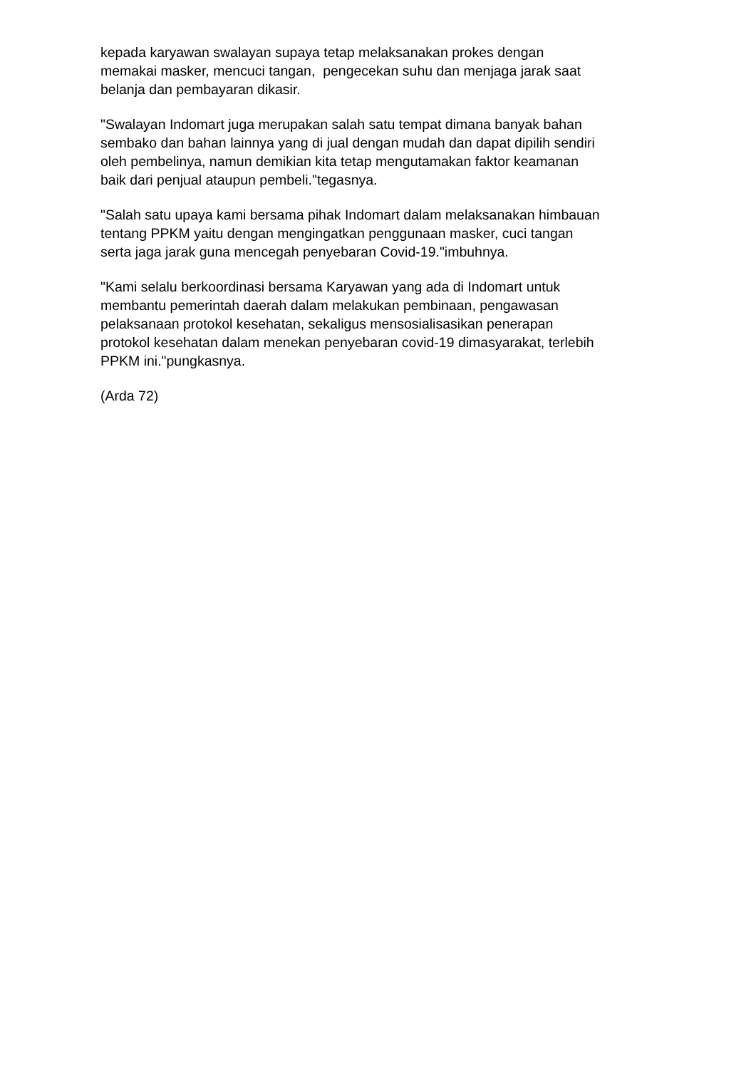kepada karyawan swalayan supaya tetap melaksanakan prokes dengan
memakai masker, mencuci tangan, pengecekan suhu dan menjaga jarak saat
belanja dan pembayaran dikasir.
"Swalayan Indomart juga merupakan salah satu tempat dimana banyak bahan
sembako dan bahan lainnya yang di jual dengan mudah dan dapat dipilih sendiri
oleh pembelinya, namun demikian kita tetap mengutamakan faktor keamanan
baik dari penjual ataupun pembeli."tegasnya.
"Salah satu upaya kami bersama pihak Indomart dalam melaksanakan himbauan
tentang PPKM yaitu dengan mengingatkan penggunaan masker, cuci tangan
serta jaga jarak guna mencegah penyebaran Covid-19."imbuhnya.
"Kami selalu berkoordinasi bersama Karyawan yang ada di Indomart untuk
membantu pemerintah daerah dalam melakukan pembinaan, pengawasan
pelaksanaan protokol kesehatan, sekaligus mensosialisasikan penerapan
protokol kesehatan dalam menekan penyebaran covid-19 dimasyarakat, terlebih
PPKM ini."pungkasnya.
(Arda 72)